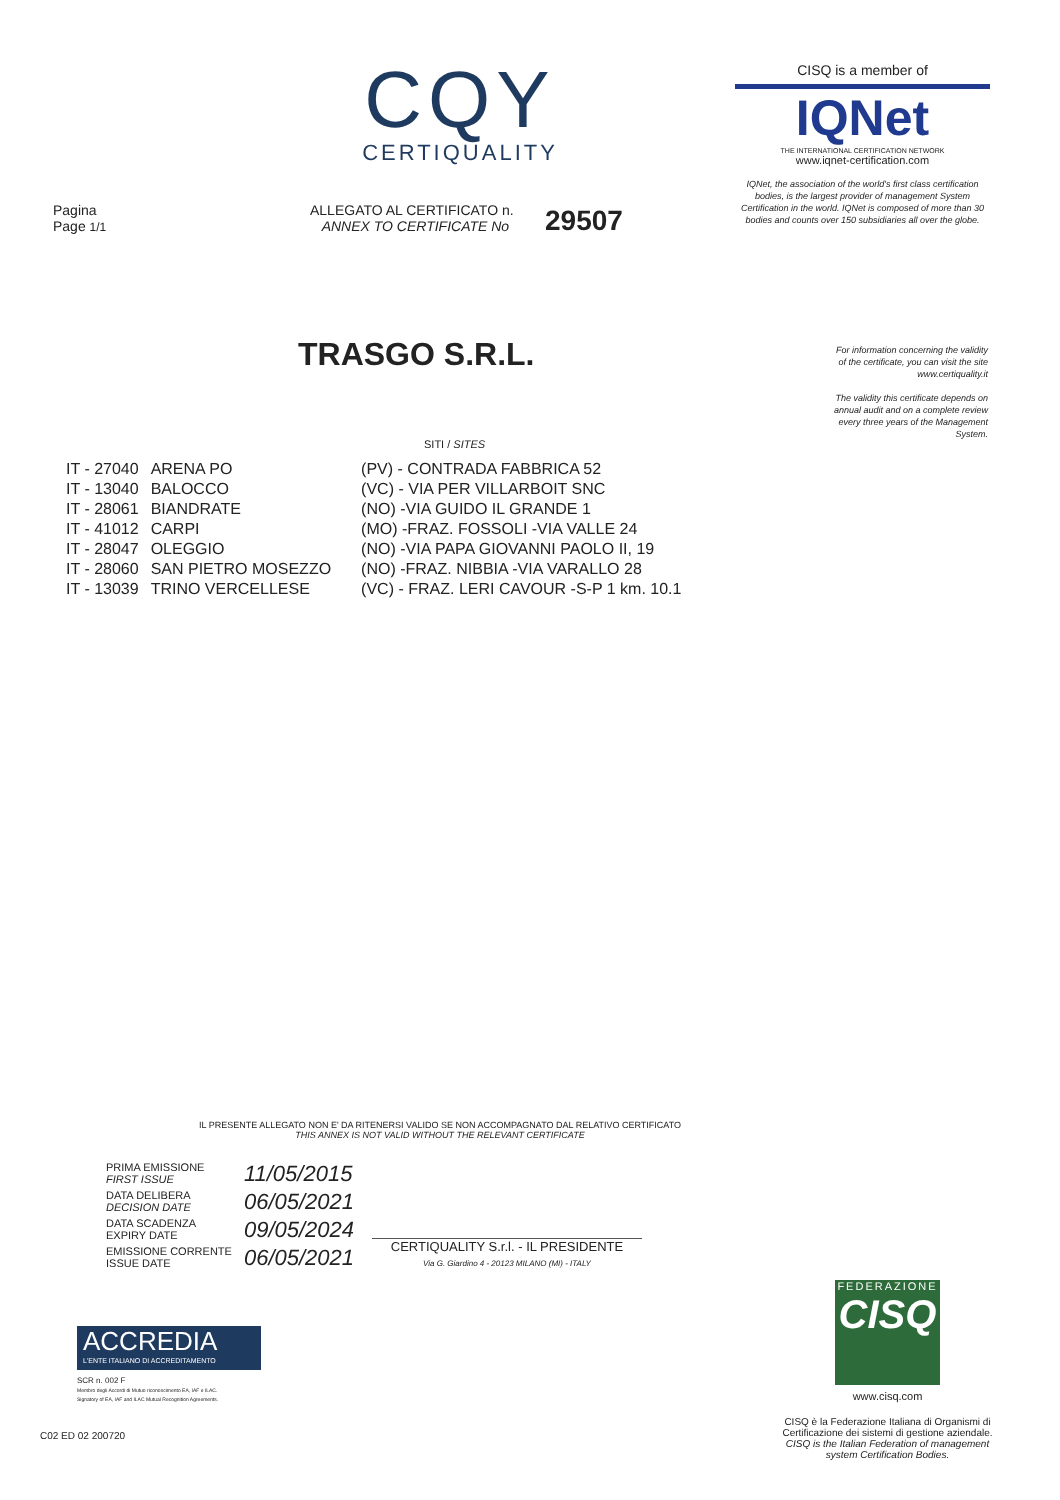CQY
CERTIQUALITY
CISQ is a member of
IQNet
THE INTERNATIONAL CERTIFICATION NETWORK
www.iqnet-certification.com
IQNet, the association of the world's first class certification bodies, is the largest provider of management System Certification in the world. IQNet is composed of more than 30 bodies and counts over 150 subsidiaries all over the globe.
Pagina
Page 1/1
ALLEGATO AL CERTIFICATO n.
ANNEX TO CERTIFICATE No
29507
For information concerning the validity of the certificate, you can visit the site www.certiquality.it
The validity this certificate depends on annual audit and on a complete review every three years of the Management System.
TRASGO S.R.L.
SITI / SITES
| IT - 27040 | ARENA PO | (PV) - CONTRADA FABBRICA 52 |
| IT - 13040 | BALOCCO | (VC) - VIA PER VILLARBOIT SNC |
| IT - 28061 | BIANDRATE | (NO) -VIA GUIDO IL GRANDE 1 |
| IT - 41012 | CARPI | (MO) -FRAZ. FOSSOLI -VIA VALLE 24 |
| IT - 28047 | OLEGGIO | (NO) -VIA PAPA GIOVANNI PAOLO II, 19 |
| IT - 28060 | SAN PIETRO MOSEZZO | (NO) -FRAZ. NIBBIA -VIA VARALLO 28 |
| IT - 13039 | TRINO VERCELLESE | (VC) - FRAZ. LERI CAVOUR -S-P 1 km. 10.1 |
IL PRESENTE ALLEGATO NON E' DA RITENERSI VALIDO SE NON ACCOMPAGNATO DAL RELATIVO CERTIFICATO
THIS ANNEX IS NOT VALID WITHOUT THE RELEVANT CERTIFICATE
| PRIMA EMISSIONE FIRST ISSUE | 11/05/2015 |
| DATA DELIBERA DECISION DATE | 06/05/2021 |
| DATA SCADENZA EXPIRY DATE | 09/05/2024 |
| EMISSIONE CORRENTE ISSUE DATE | 06/05/2021 |
CERTIQUALITY S.r.l. - IL PRESIDENTE
Via G. Giardino 4 - 20123 MILANO (MI) - ITALY
ACCREDIA
L'ENTE ITALIANO DI ACCREDITAMENTO
SCR n. 002 F
Membro degli Accordi di Mutuo riconoscimento EA, IAF e ILAC.
Signatory of EA, IAF and ILAC Mutual Recognition Agreements.
C02 ED 02 200720
FEDERAZIONE
CISQ
www.cisq.com
CISQ è la Federazione Italiana di Organismi di Certificazione dei sistemi di gestione aziendale.
CISQ is the Italian Federation of management system Certification Bodies.